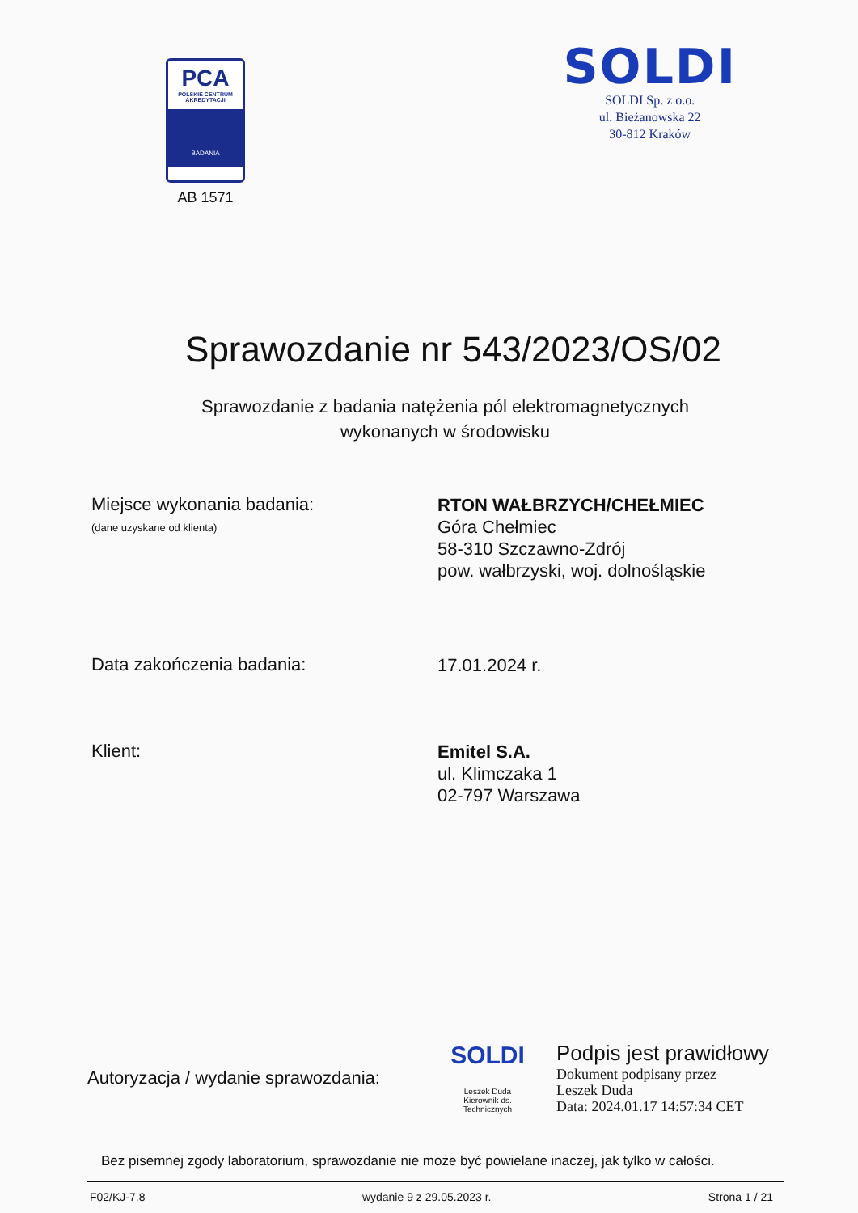PCA
POLSKIE CENTRUM
AKREDYTACJI
BADANIA
AB 1571
SOLDI
SOLDI Sp. z o.o.
ul. Bieżanowska 22
30-812 Kraków
Sprawozdanie nr 543/2023/OS/02
Sprawozdanie z badania natężenia pól elektromagnetycznych
wykonanych w środowisku
Miejsce wykonania badania:
(dane uzyskane od klienta)
RTON WAŁBRZYCH/CHEŁMIEC
Góra Chełmiec
58-310 Szczawno-Zdrój
pow. wałbrzyski, woj. dolnośląskie
Data zakończenia badania:
17.01.2024 r.
Klient:
Emitel S.A.
ul. Klimczaka 1
02-797 Warszawa
Autoryzacja / wydanie sprawozdania:
SOLDI
Leszek Duda
Kierownik ds. Technicznych
Podpis jest prawidłowy
Dokument podpisany przez
Leszek Duda
Data: 2024.01.17 14:57:34 CET
Bez pisemnej zgody laboratorium, sprawozdanie nie może być powielane inaczej, jak tylko w całości.
F02/KJ-7.8 wydanie 9 z 29.05.2023 r. Strona 1 / 21